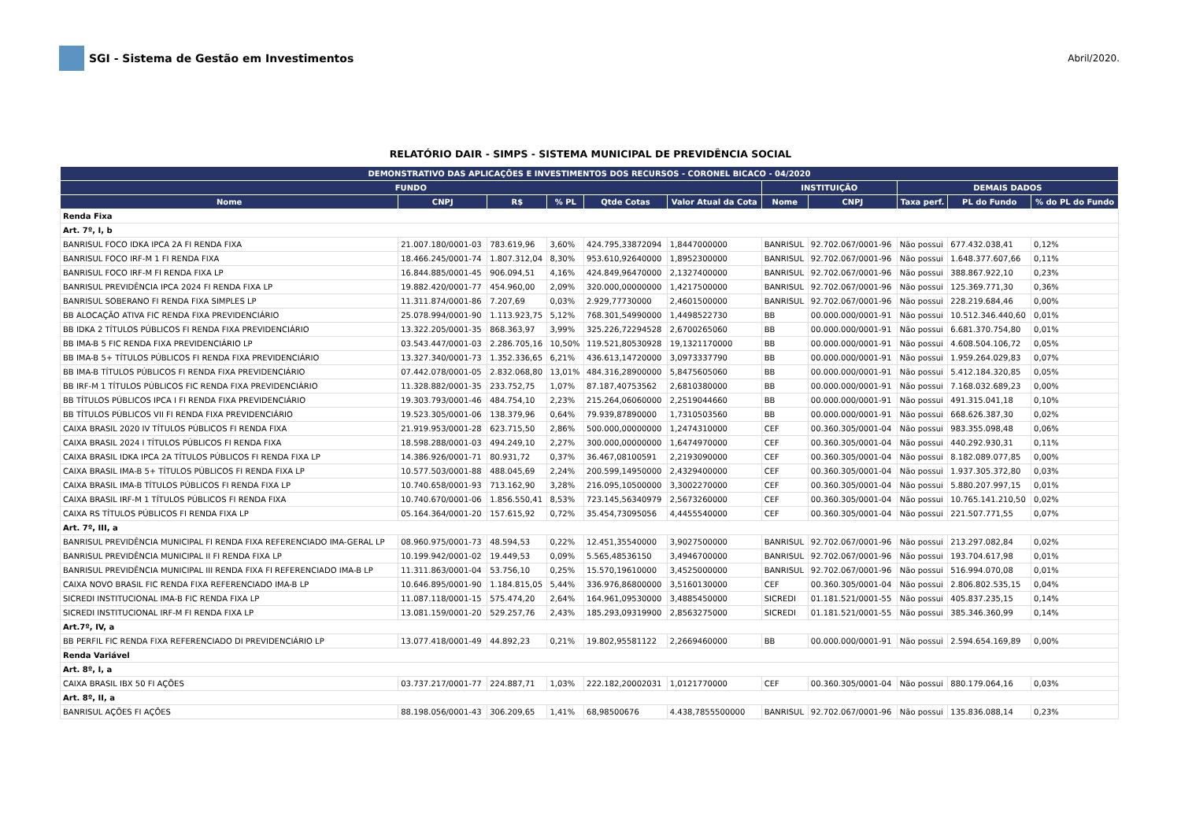SGI - Sistema de Gestão em Investimentos
Abril/2020.
RELATÓRIO DAIR - SIMPS - SISTEMA MUNICIPAL DE PREVIDÊNCIA SOCIAL
| DEMONSTRATIVO DAS APLICAÇÕES E INVESTIMENTOS DOS RECURSOS - CORONEL BICACO - 04/2020 | | | | | | | | | | |
| --- | --- | --- | --- | --- | --- | --- | --- | --- | --- | --- |
| FUNDO | | | | | | INSTITUIÇÃO | | DEMAIS DADOS | | |
| Nome | CNPJ | R$ | % PL | Qtde Cotas | Valor Atual da Cota | Nome | CNPJ | Taxa perf. | PL do Fundo | % do PL do Fundo |
| Renda Fixa | | | | | | | | | | |
| Art. 7º, I, b | | | | | | | | | | |
| BANRISUL FOCO IDKA IPCA 2A FI RENDA FIXA | 21.007.180/0001-03 | 783.619,96 | 3,60% | 424.795,33872094 | 1,8447000000 | BANRISUL | 92.702.067/0001-96 | Não possui | 677.432.038,41 | 0,12% |
| BANRISUL FOCO IRF-M 1 FI RENDA FIXA | 18.466.245/0001-74 | 1.807.312,04 | 8,30% | 953.610,92640000 | 1,8952300000 | BANRISUL | 92.702.067/0001-96 | Não possui | 1.648.377.607,66 | 0,11% |
| BANRISUL FOCO IRF-M FI RENDA FIXA LP | 16.844.885/0001-45 | 906.094,51 | 4,16% | 424.849,96470000 | 2,1327400000 | BANRISUL | 92.702.067/0001-96 | Não possui | 388.867.922,10 | 0,23% |
| BANRISUL PREVIDÊNCIA IPCA 2024 FI RENDA FIXA LP | 19.882.420/0001-77 | 454.960,00 | 2,09% | 320.000,00000000 | 1,4217500000 | BANRISUL | 92.702.067/0001-96 | Não possui | 125.369.771,30 | 0,36% |
| BANRISUL SOBERANO FI RENDA FIXA SIMPLES LP | 11.311.874/0001-86 | 7.207,69 | 0,03% | 2.929,77730000 | 2,4601500000 | BANRISUL | 92.702.067/0001-96 | Não possui | 228.219.684,46 | 0,00% |
| BB ALOCAÇÃO ATIVA FIC RENDA FIXA PREVIDENCIÁRIO | 25.078.994/0001-90 | 1.113.923,75 | 5,12% | 768.301,54990000 | 1,4498522730 | BB | 00.000.000/0001-91 | Não possui | 10.512.346.440,60 | 0,01% |
| BB IDKA 2 TÍTULOS PÚBLICOS FI RENDA FIXA PREVIDENCIÁRIO | 13.322.205/0001-35 | 868.363,97 | 3,99% | 325.226,72294528 | 2,6700265060 | BB | 00.000.000/0001-91 | Não possui | 6.681.370.754,80 | 0,01% |
| BB IMA-B 5 FIC RENDA FIXA PREVIDENCIÁRIO LP | 03.543.447/0001-03 | 2.286.705,16 | 10,50% | 119.521,80530928 | 19,1321170000 | BB | 00.000.000/0001-91 | Não possui | 4.608.504.106,72 | 0,05% |
| BB IMA-B 5+ TÍTULOS PÚBLICOS FI RENDA FIXA PREVIDENCIÁRIO | 13.327.340/0001-73 | 1.352.336,65 | 6,21% | 436.613,14720000 | 3,0973337790 | BB | 00.000.000/0001-91 | Não possui | 1.959.264.029,83 | 0,07% |
| BB IMA-B TÍTULOS PÚBLICOS FI RENDA FIXA PREVIDENCIÁRIO | 07.442.078/0001-05 | 2.832.068,80 | 13,01% | 484.316,28900000 | 5,8475605060 | BB | 00.000.000/0001-91 | Não possui | 5.412.184.320,85 | 0,05% |
| BB IRF-M 1 TÍTULOS PÚBLICOS FIC RENDA FIXA PREVIDENCIÁRIO | 11.328.882/0001-35 | 233.752,75 | 1,07% | 87.187,40753562 | 2,6810380000 | BB | 00.000.000/0001-91 | Não possui | 7.168.032.689,23 | 0,00% |
| BB TÍTULOS PÚBLICOS IPCA I FI RENDA FIXA PREVIDENCIÁRIO | 19.303.793/0001-46 | 484.754,10 | 2,23% | 215.264,06060000 | 2,2519044660 | BB | 00.000.000/0001-91 | Não possui | 491.315.041,18 | 0,10% |
| BB TÍTULOS PÚBLICOS VII FI RENDA FIXA PREVIDENCIÁRIO | 19.523.305/0001-06 | 138.379,96 | 0,64% | 79.939,87890000 | 1,7310503560 | BB | 00.000.000/0001-91 | Não possui | 668.626.387,30 | 0,02% |
| CAIXA BRASIL 2020 IV TÍTULOS PÚBLICOS FI RENDA FIXA | 21.919.953/0001-28 | 623.715,50 | 2,86% | 500.000,00000000 | 1,2474310000 | CEF | 00.360.305/0001-04 | Não possui | 983.355.098,48 | 0,06% |
| CAIXA BRASIL 2024 I TÍTULOS PÚBLICOS FI RENDA FIXA | 18.598.288/0001-03 | 494.249,10 | 2,27% | 300.000,00000000 | 1,6474970000 | CEF | 00.360.305/0001-04 | Não possui | 440.292.930,31 | 0,11% |
| CAIXA BRASIL IDKA IPCA 2A TÍTULOS PÚBLICOS FI RENDA FIXA LP | 14.386.926/0001-71 | 80.931,72 | 0,37% | 36.467,08100591 | 2,2193090000 | CEF | 00.360.305/0001-04 | Não possui | 8.182.089.077,85 | 0,00% |
| CAIXA BRASIL IMA-B 5+ TÍTULOS PÚBLICOS FI RENDA FIXA LP | 10.577.503/0001-88 | 488.045,69 | 2,24% | 200.599,14950000 | 2,4329400000 | CEF | 00.360.305/0001-04 | Não possui | 1.937.305.372,80 | 0,03% |
| CAIXA BRASIL IMA-B TÍTULOS PÚBLICOS FI RENDA FIXA LP | 10.740.658/0001-93 | 713.162,90 | 3,28% | 216.095,10500000 | 3,3002270000 | CEF | 00.360.305/0001-04 | Não possui | 5.880.207.997,15 | 0,01% |
| CAIXA BRASIL IRF-M 1 TÍTULOS PÚBLICOS FI RENDA FIXA | 10.740.670/0001-06 | 1.856.550,41 | 8,53% | 723.145,56340979 | 2,5673260000 | CEF | 00.360.305/0001-04 | Não possui | 10.765.141.210,50 | 0,02% |
| CAIXA RS TÍTULOS PÚBLICOS FI RENDA FIXA LP | 05.164.364/0001-20 | 157.615,92 | 0,72% | 35.454,73095056 | 4,4455540000 | CEF | 00.360.305/0001-04 | Não possui | 221.507.771,55 | 0,07% |
| Art. 7º, III, a | | | | | | | | | | |
| BANRISUL PREVIDÊNCIA MUNICIPAL FI RENDA FIXA REFERENCIADO IMA-GERAL LP | 08.960.975/0001-73 | 48.594,53 | 0,22% | 12.451,35540000 | 3,9027500000 | BANRISUL | 92.702.067/0001-96 | Não possui | 213.297.082,84 | 0,02% |
| BANRISUL PREVIDÊNCIA MUNICIPAL II FI RENDA FIXA LP | 10.199.942/0001-02 | 19.449,53 | 0,09% | 5.565,48536150 | 3,4946700000 | BANRISUL | 92.702.067/0001-96 | Não possui | 193.704.617,98 | 0,01% |
| BANRISUL PREVIDÊNCIA MUNICIPAL III RENDA FIXA FI REFERENCIADO IMA-B LP | 11.311.863/0001-04 | 53.756,10 | 0,25% | 15.570,19610000 | 3,4525000000 | BANRISUL | 92.702.067/0001-96 | Não possui | 516.994.070,08 | 0,01% |
| CAIXA NOVO BRASIL FIC RENDA FIXA REFERENCIADO IMA-B LP | 10.646.895/0001-90 | 1.184.815,05 | 5,44% | 336.976,86800000 | 3,5160130000 | CEF | 00.360.305/0001-04 | Não possui | 2.806.802.535,15 | 0,04% |
| SICREDI INSTITUCIONAL IMA-B FIC RENDA FIXA LP | 11.087.118/0001-15 | 575.474,20 | 2,64% | 164.961,09530000 | 3,4885450000 | SICREDI | 01.181.521/0001-55 | Não possui | 405.837.235,15 | 0,14% |
| SICREDI INSTITUCIONAL IRF-M FI RENDA FIXA LP | 13.081.159/0001-20 | 529.257,76 | 2,43% | 185.293,09319900 | 2,8563275000 | SICREDI | 01.181.521/0001-55 | Não possui | 385.346.360,99 | 0,14% |
| Art.7º, IV, a | | | | | | | | | | |
| BB PERFIL FIC RENDA FIXA REFERENCIADO DI PREVIDENCIÁRIO LP | 13.077.418/0001-49 | 44.892,23 | 0,21% | 19.802,95581122 | 2,2669460000 | BB | 00.000.000/0001-91 | Não possui | 2.594.654.169,89 | 0,00% |
| Renda Variável | | | | | | | | | | |
| Art. 8º, I, a | | | | | | | | | | |
| CAIXA BRASIL IBX 50 FI AÇÕES | 03.737.217/0001-77 | 224.887,71 | 1,03% | 222.182,20002031 | 1,0121770000 | CEF | 00.360.305/0001-04 | Não possui | 880.179.064,16 | 0,03% |
| Art. 8º, II, a | | | | | | | | | | |
| BANRISUL AÇÕES FI AÇÕES | 88.198.056/0001-43 | 306.209,65 | 1,41% | 68,98500676 | 4.438,7855500000 | BANRISUL | 92.702.067/0001-96 | Não possui | 135.836.088,14 | 0,23% |